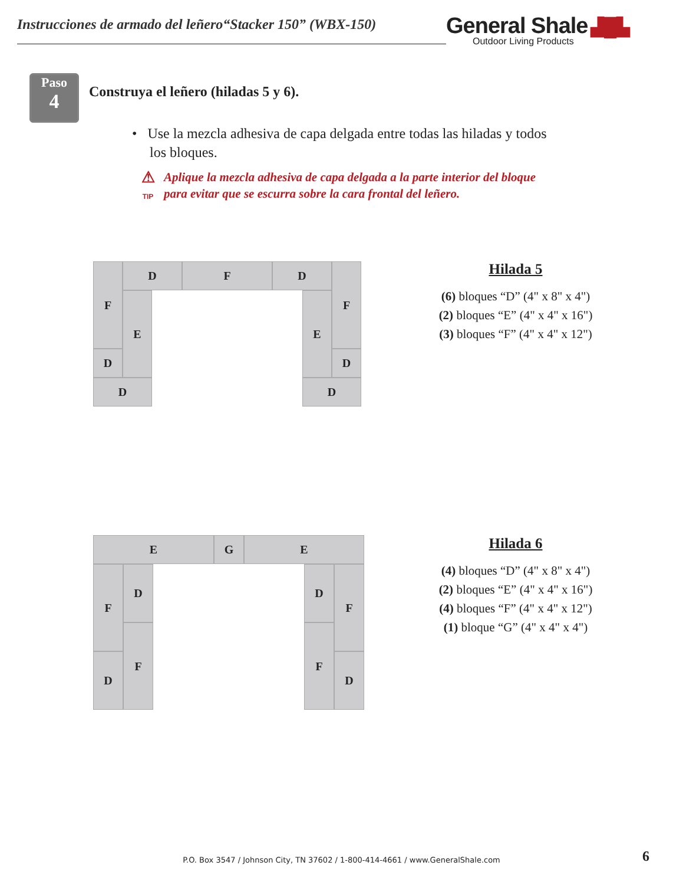Instrucciones de armado del leñero“Stacker 150” (WBX-150)
General Shale ▟█▙
Outdoor Living Products
Paso
4
Construya el leñero (hiladas 5 y 6).
• Use la mezcla adhesiva de capa delgada entre todas las hiladas y todos
los bloques.
⚠
TIP
Aplique la mezcla adhesiva de capa delgada a la parte interior del bloque
para evitar que se escurra sobre la cara frontal del leñero.
F
D
F
D
F
E
E
D
D
D
D
Hilada 5
(6) bloques “D” (4" x 8" x 4")
(2) bloques “E” (4" x 4" x 16")
(3) bloques “F” (4" x 4" x 12")
E
G
E
F
D
D
F
F
F
D
D
Hilada 6
(4) bloques “D” (4" x 8" x 4")
(2) bloques “E” (4" x 4" x 16")
(4) bloques “F” (4" x 4" x 12")
(1) bloque “G” (4" x 4" x 4")
P.O. Box 3547 / Johnson City, TN 37602 / 1-800-414-4661 / www.GeneralShale.com 6